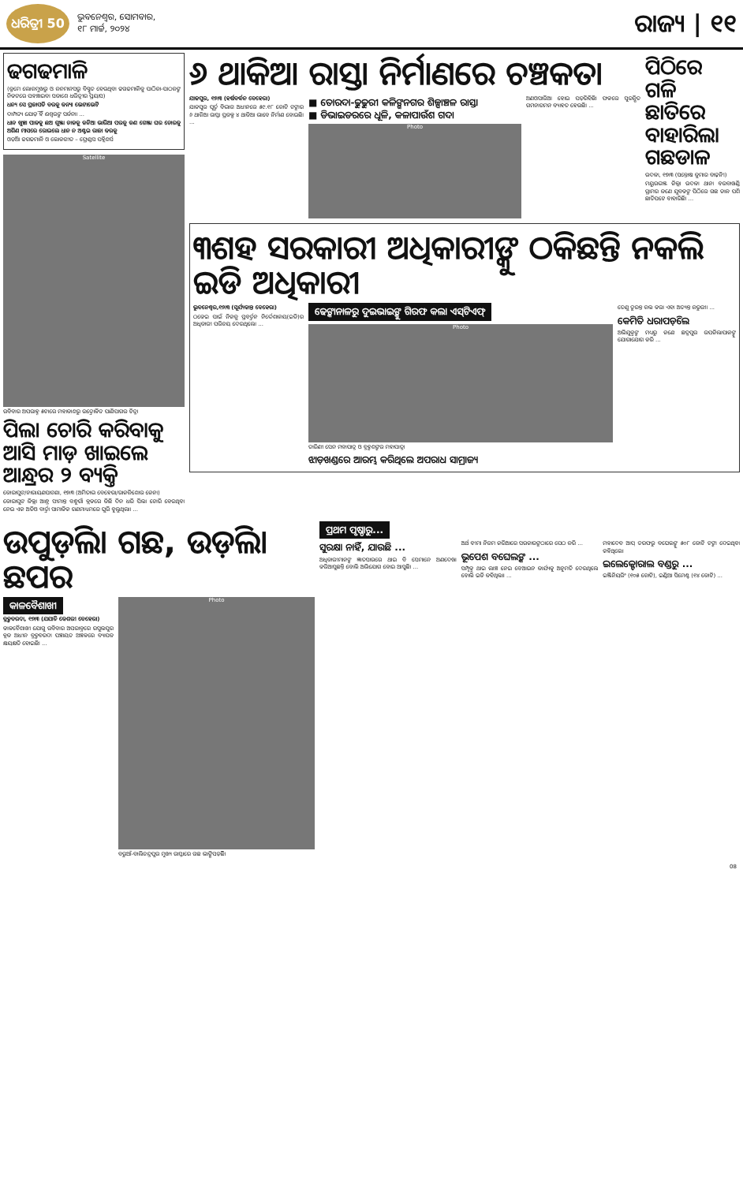ଧରିତ୍ରୀ 50
ଭୁବନେଶ୍ୱର, ସୋମବାର,
୧୮ ମାର୍ଚ୍ଚ, ୨୦୨୪
ରାଜ୍ୟ | ୧୧
ଢଗଢମାଳି
(କ୍ରମେ ଲୋକମୁଖରୁ ଓ ଜନମାନସରୁ ବିସ୍ମୃତ ହେଉଥିବା ଢଗଢମାଳିକୁ ପାଠିକା-ପାଠକଙ୍କ ନିକଟରେ ପହଞ୍ଚାଇବା ସକାଶେ ଧରିତ୍ରୀର ପ୍ରୟାସ)
ଧନ୍ୟ ସେ ପ୍ରଜାପତି ବରକୁ କନ୍ୟା ଭେଟାଭେଟି
ଦାମ୍ପତ୍ୟ ଯୋଡ଼ି ହିଁ ଈଶ୍ୱରଙ୍କ ସର୍ଜନା। ...
ଧାନ ଖୁଞ୍ଚା ପାଳକୁ ଛଅ ଗୁଞ୍ଜା ଚାଳକୁ କନିଆ ଭାରିଆ ପରକୁ କଣ ଗେଞ୍ଜା ଘର ଚୋରକୁ ଅଶିଣ ମାସରେ ରୋଇଲେ ଧାନ ନ ଅଣ୍ଟଇ ରାଜା କରକୁ
ଓଡ଼ିଆ ଢଗଢମାଳି ଓ ଲୋକଗୀତ – ଫ୍ରେଣ୍ଡସ ପବ୍ଲିଶର୍ସ
Satellite
ରବିବାର ଅପରାହ୍ନ ୫ଟାରେ ମହାକାଶରୁ ଉତ୍ତୋଳିତ ପାଣିପାଗର ଚିତ୍ର।
ପିଲା ଚୋରି କରିବାକୁ ଆସି ମାଡ଼ ଖାଇଲେ ଆନ୍ଧ୍ରର ୨ ବ୍ୟକ୍ତି
କୋରାପୁଟ/ନାରାୟଣପାଟଣା, ୧୭।୩ (ଅମିତାଭ ବେହେରା/ରାଜକିଶୋର ଜେନା)
କୋରାପୁଟ ଜିଲ୍ଲା ଆନ୍ଧ୍ର ସୀମାନ୍ତ ବନ୍ଧୁଗାଁ ବ୍ଲକରେ କିଛି ଦିନ ଧରି ପିଲା ଚୋରି ହେଉଥିବା ନେଇ ଏକ ଅଡିଓ ବାର୍ତ୍ତା ସାମାଜିକ ଗଣମାଧ୍ୟମରେ ଘୁରି ବୁଲୁଥିଲା। ...
୬ ଥାକିଆ ରାସ୍ତା ନିର୍ମାଣରେ ଚଞ୍ଚକତା
ଯାଜପୁର, ୧୭।୩ (ହର୍ଷବର୍ଦ୍ଧନ ବେହେରା)
ଯାଜପୁର ପୂର୍ତ୍ତ ବିଭାଗ ଅଧୀନରେ ୫୯.୧୮ କୋଟି ଟଙ୍କାର ୬ ଥାକିଆ ରାସ୍ତା ପ୍ରକଳ୍ପ ୪ ଥାକିଆ ଭାବେ ନିର୍ମାଣ ହୋଇଛି। ...
■ ତୋରଦା-ଢୁଢୁରୀ କଳିଙ୍ଗନଗର ଶିଳ୍ପାଞ୍ଚଳ ରାସ୍ତା
■ ଡିଭାଇଡରରେ ଧୂଳି, କଳାପାଉଁଶ ଗଦା
Photo
ଅଣଓସାରିଆ ହୋଇ ପଡ଼ିରହିଛି। ଫଳରେ ସୁରକ୍ଷିତ ଗମନାଗମନ ବ୍ୟାହତ ହେଉଛି। ...
ପିଠିରେ ଗଳି ଛାତିରେ ବାହାରିଲା ଗଛଡାଳ
ଉଦଳା, ୧୭।୩ (ସନ୍ତୋଷ କୁମାର ବାଢ଼ିନୀ)
ମୟୂରଭଞ୍ଜ ଜିଲ୍ଲା ଉଦଳା ଥାନା ବଉବାଖଣ୍ଡି ଗ୍ରାମର ଜଣେ ଯୁବକଙ୍କ ପିଠିରେ ଗଛ ଡାଳ ପଶି ଛାତିପଟେ ବାହାରିଛି। ...
୩ଶହ ସରକାରୀ ଅଧିକାରୀଙ୍କୁ ଠକିଛନ୍ତି ନକଲି ଇଡି ଅଧିକାରୀ
ଭୁବନେଶ୍ୱର,୧୭।୩ (ସୂର୍ଯ୍ୟକାନ୍ତ ବେହେରା)
ଠକେଇ ପାଇଁ ନିଜକୁ ପ୍ରବର୍ତ୍ତନ ନିର୍ଦ୍ଦେଶାଳୟ(ଇଡି)ର ଅଧିକାରୀ ପରିଚୟ ଦେଉଥିଲେ। ...
ଢେଙ୍କାନାଳରୁ ଦୁଇଭାଇଙ୍କୁ ଗିରଫ କଲା ଏସ୍‌ଟିଏଫ୍
Photo
ତାରିଣୀ ସେନ ମହାପାତ୍ର ଓ ବ୍ରହ୍ମଶଙ୍କର ମହାପାତ୍ର।
ଝାଡ଼ଖଣ୍ଡରେ ଆରମ୍ଭ କରିଥିଲେ ଅପରାଧ ସାମ୍ରାଜ୍ୟ
ତେଣୁ ତୁରନ୍ତ କଲ କର। ଏହା ଅତ୍ୟନ୍ତ ଜରୁରୀ। ...
କେମିତି ଧରାପଡ଼ିଲେ
ଅଭିଯୁକ୍ତଙ୍କ ମଧ୍ୟରୁ ଜଣେ ଛତ୍ରପୁର ଉପଜିଲାପାଳଙ୍କୁ ଯୋଗାଯୋଗ କରି ...
ଉପୁଡ଼ିଲା ଗଛ, ଉଡ଼ିଲା ଛପର
କାଳବୈଶାଖୀ
ବ୍ରହ୍ମବରଦା, ୧୭।୩ (ଯଯାତି କେଶରୀ ବେହେରା)
କାଳବୈଶାଖୀ ଯୋଗୁ ରବିବାର ଅପରାହ୍ନରେ ରସୁଲପୁର ବ୍ଲକ ଅଧୀନ ବ୍ରହ୍ମବରଦା ପଞ୍ଚାୟତ ଅଞ୍ଚଳରେ ବ୍ୟାପକ କ୍ଷୟକ୍ଷତି ହୋଇଛି। ...
Photo
ବରୁଆଁ-ବାଲିଚନ୍ଦ୍ରପୁର ମୁଖ୍ୟ ରାସ୍ତାରେ ଗଛ ଭାଙ୍ଗିପଡ଼ିଛି।
ପ୍ରଥମ ପୃଷ୍ଠାରୁ...
ସୁରକ୍ଷା ନାହିଁ, ଯାଉଛି ...
ଅଧିକାରୀମାନଙ୍କ ଜ୍ଞାତସାରରେ ଥାଇ ବି ସେମାନେ ଅଣଦେଖା କରିଆସୁଛନ୍ତି ବୋଲି ଅଭିଯୋଗ ହୋଇ ଆସୁଛି। ...
ଅର୍ଥ ବୀମା ନିଗମ ଜରିଆରେ ସରକାରଙ୍କଠାରେ ପେଠ କରି ...
ଭୂପେଶ ବଘେଲଙ୍କ ...
ସମ୍ପୃକ୍ତ ଥାଇ ଲାଞ୍ଚ ନେଇ ବେଆଇନ କାର୍ଯ୍ୟକୁ ଅନୁମତି ଦେଉଥିଲେ ବୋଲି ଇଡି କହିଥିଲା। ...
ମହାଦେବ ଆପ୍ ତରଫରୁ ବଘେଲଙ୍କୁ ୫୦୮ କୋଟି ଟଙ୍କା ଦେଇଥିବା କହିଥିଲେ।
ଇଲେକ୍ଟୋରାଲ ବଣ୍ଡରୁ ...
ଇଞ୍ଜିନିୟରିଂ (୧୦୫ କୋଟି), ଇଣ୍ଡିଆ ସିମେଣ୍ଟ (୧୪ କୋଟି) ...
08